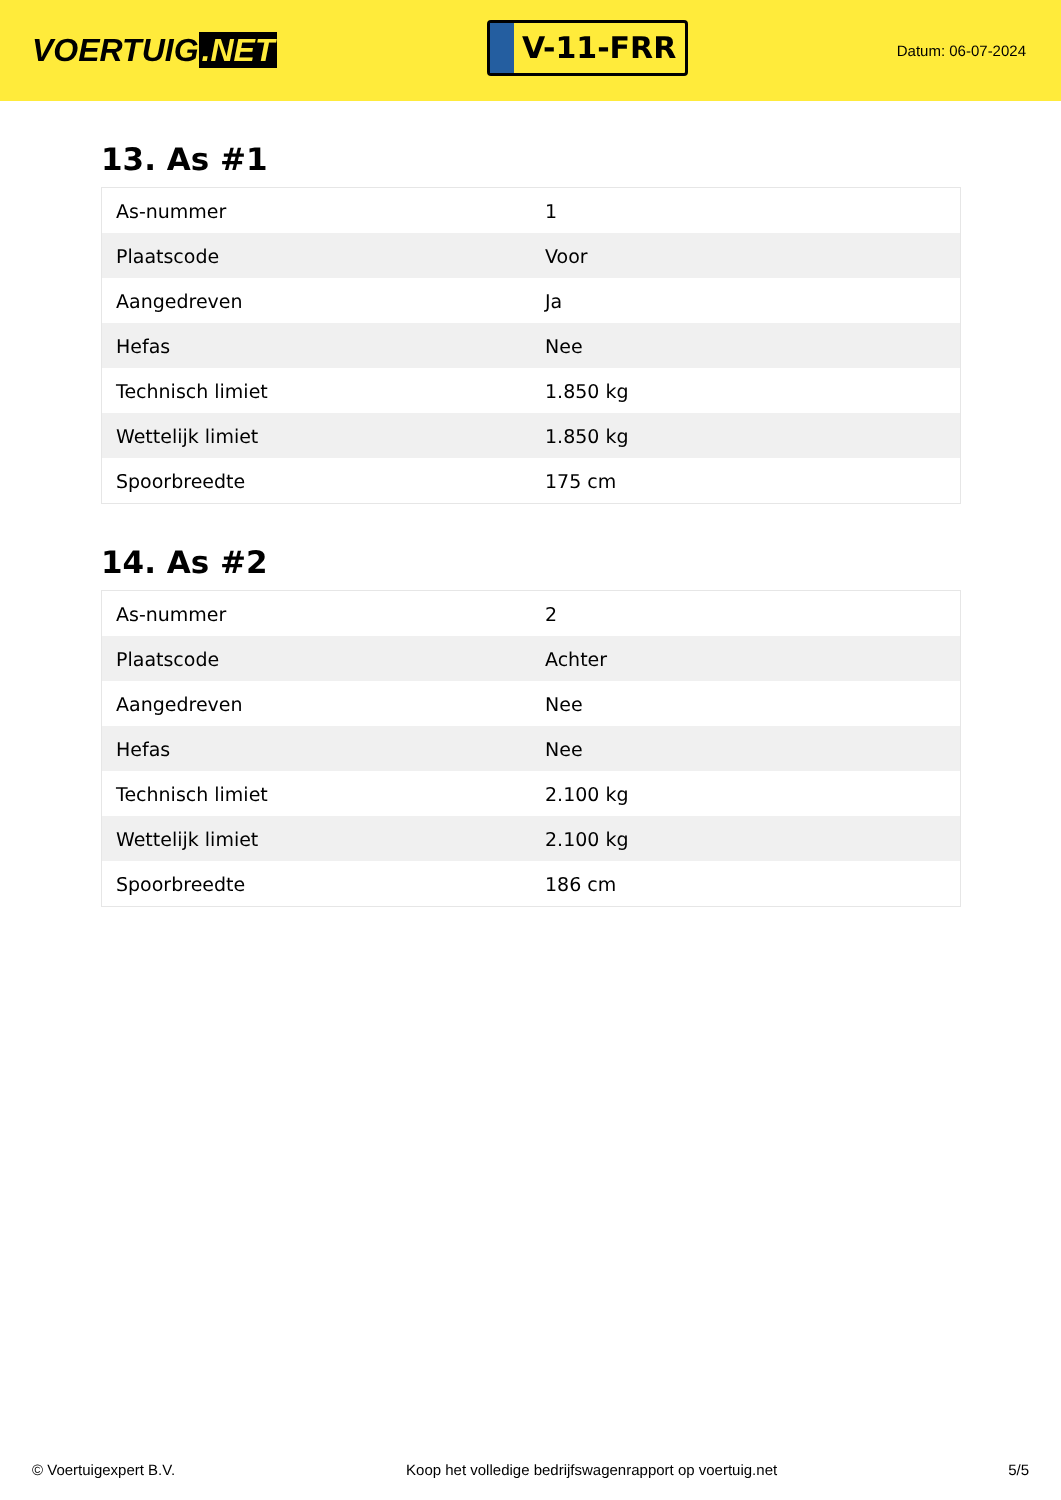VOERTUIG.NET
V-11-FRR
Datum: 06-07-2024
13. As #1
| As-nummer | 1 |
| Plaatscode | Voor |
| Aangedreven | Ja |
| Hefas | Nee |
| Technisch limiet | 1.850 kg |
| Wettelijk limiet | 1.850 kg |
| Spoorbreedte | 175 cm |
14. As #2
| As-nummer | 2 |
| Plaatscode | Achter |
| Aangedreven | Nee |
| Hefas | Nee |
| Technisch limiet | 2.100 kg |
| Wettelijk limiet | 2.100 kg |
| Spoorbreedte | 186 cm |
© Voertuigexpert B.V. Koop het volledige bedrijfswagenrapport op voertuig.net 5/5